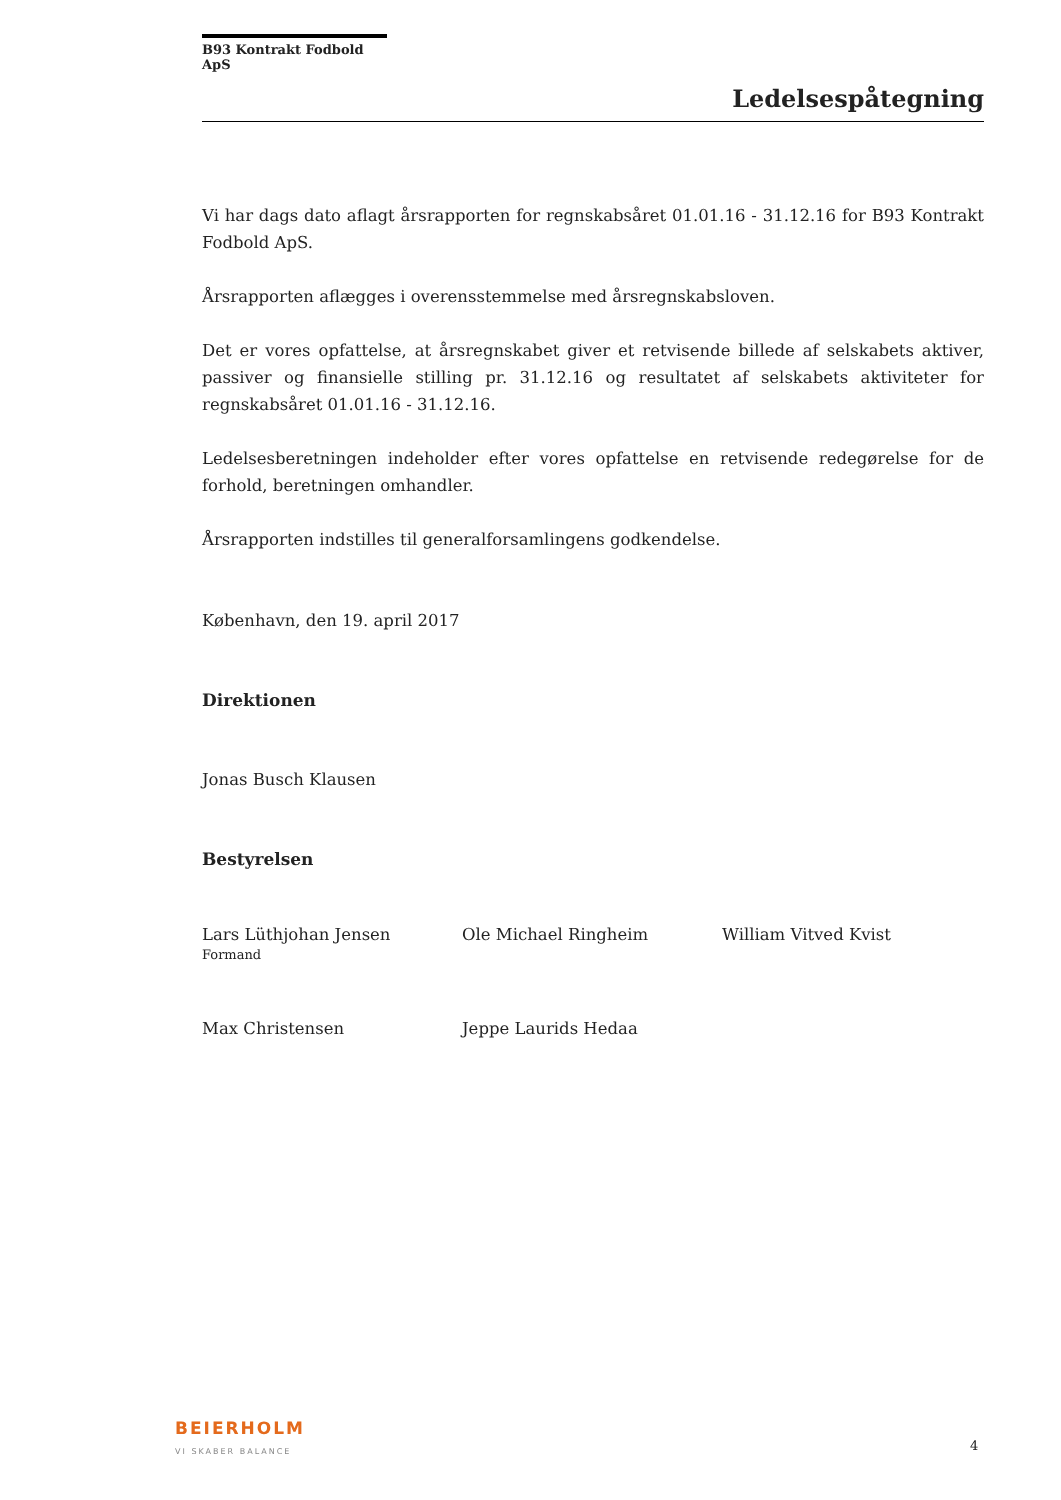B93 Kontrakt Fodbold ApS
Ledelsespåtegning
Vi har dags dato aflagt årsrapporten for regnskabsåret 01.01.16 - 31.12.16 for B93 Kontrakt Fodbold ApS.
Årsrapporten aflægges i overensstemmelse med årsregnskabsloven.
Det er vores opfattelse, at årsregnskabet giver et retvisende billede af selskabets aktiver, passiver og finansielle stilling pr. 31.12.16 og resultatet af selskabets aktiviteter for regnskabsåret 01.01.16 - 31.12.16.
Ledelsesberetningen indeholder efter vores opfattelse en retvisende redegørelse for de forhold, beretningen omhandler.
Årsrapporten indstilles til generalforsamlingens godkendelse.
København, den 19. april 2017
Direktionen
Jonas Busch Klausen
Bestyrelsen
Lars Lüthjohan Jensen
Formand
Ole Michael Ringheim William Vitved Kvist
Max Christensen Jeppe Laurids Hedaa
BEIERHOLM
VI SKABER BALANCE
4